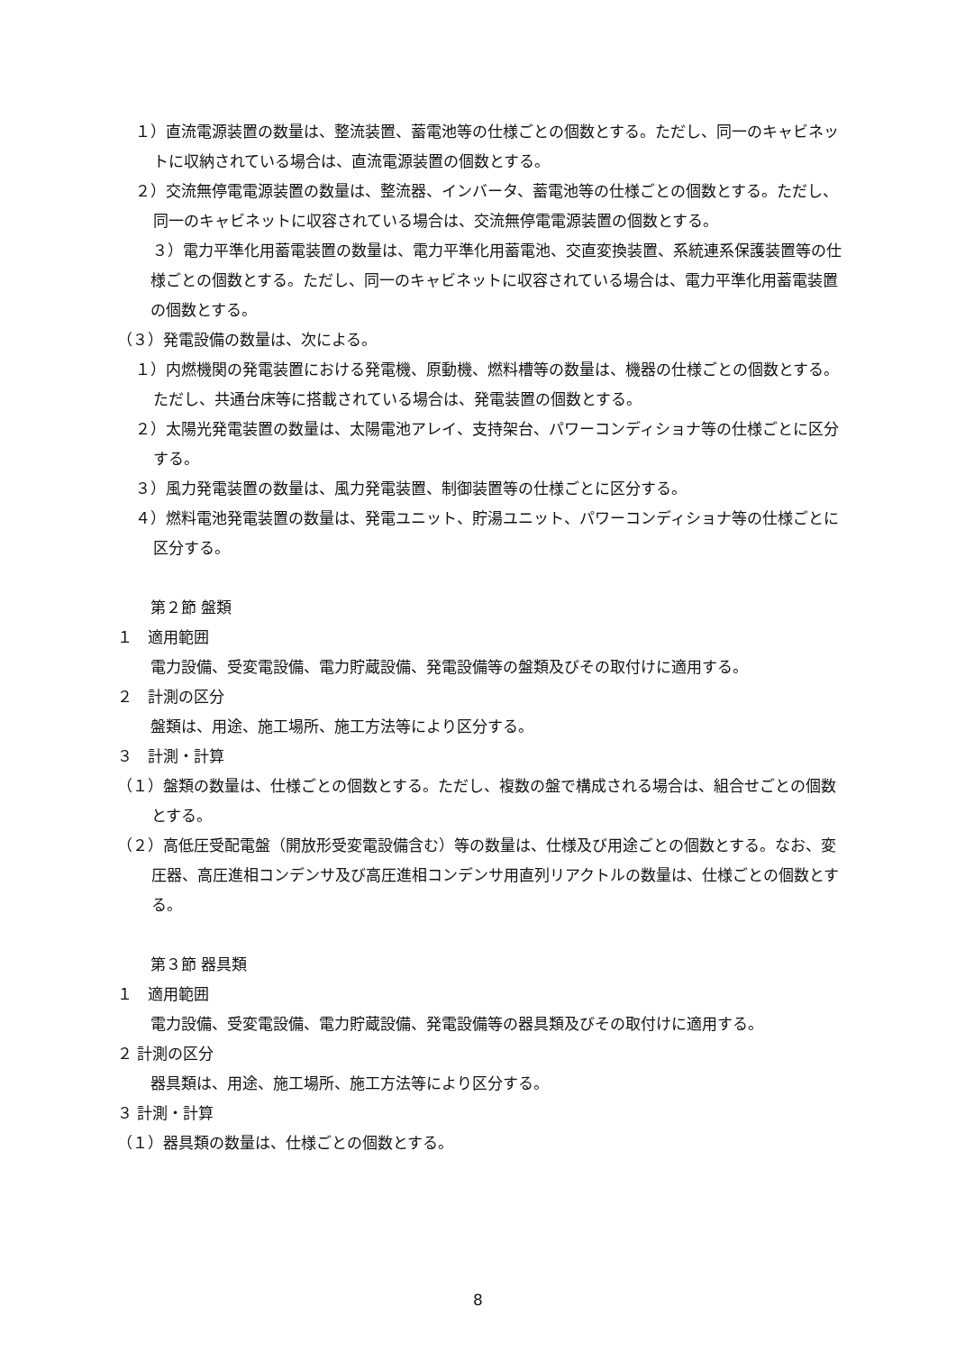１）直流電源装置の数量は、整流装置、蓄電池等の仕様ごとの個数とする。ただし、同一のキャビネットに収納されている場合は、直流電源装置の個数とする。
２）交流無停電電源装置の数量は、整流器、インバータ、蓄電池等の仕様ごとの個数とする。ただし、同一のキャビネットに収容されている場合は、交流無停電電源装置の個数とする。
３）電力平準化用蓄電装置の数量は、電力平準化用蓄電池、交直変換装置、系統連系保護装置等の仕様ごとの個数とする。ただし、同一のキャビネットに収容されている場合は、電力平準化用蓄電装置の個数とする。
（３）発電設備の数量は、次による。
１）内燃機関の発電装置における発電機、原動機、燃料槽等の数量は、機器の仕様ごとの個数とする。ただし、共通台床等に搭載されている場合は、発電装置の個数とする。
２）太陽光発電装置の数量は、太陽電池アレイ、支持架台、パワーコンディショナ等の仕様ごとに区分する。
３）風力発電装置の数量は、風力発電装置、制御装置等の仕様ごとに区分する。
４）燃料電池発電装置の数量は、発電ユニット、貯湯ユニット、パワーコンディショナ等の仕様ごとに区分する。
第２節 盤類
１　適用範囲
電力設備、受変電設備、電力貯蔵設備、発電設備等の盤類及びその取付けに適用する。
２　計測の区分
盤類は、用途、施工場所、施工方法等により区分する。
３　計測・計算
（１）盤類の数量は、仕様ごとの個数とする。ただし、複数の盤で構成される場合は、組合せごとの個数とする。
（２）高低圧受配電盤（開放形受変電設備含む）等の数量は、仕様及び用途ごとの個数とする。なお、変圧器、高圧進相コンデンサ及び高圧進相コンデンサ用直列リアクトルの数量は、仕様ごとの個数とする。
第３節 器具類
１　適用範囲
電力設備、受変電設備、電力貯蔵設備、発電設備等の器具類及びその取付けに適用する。
２ 計測の区分
器具類は、用途、施工場所、施工方法等により区分する。
３ 計測・計算
（１）器具類の数量は、仕様ごとの個数とする。
8